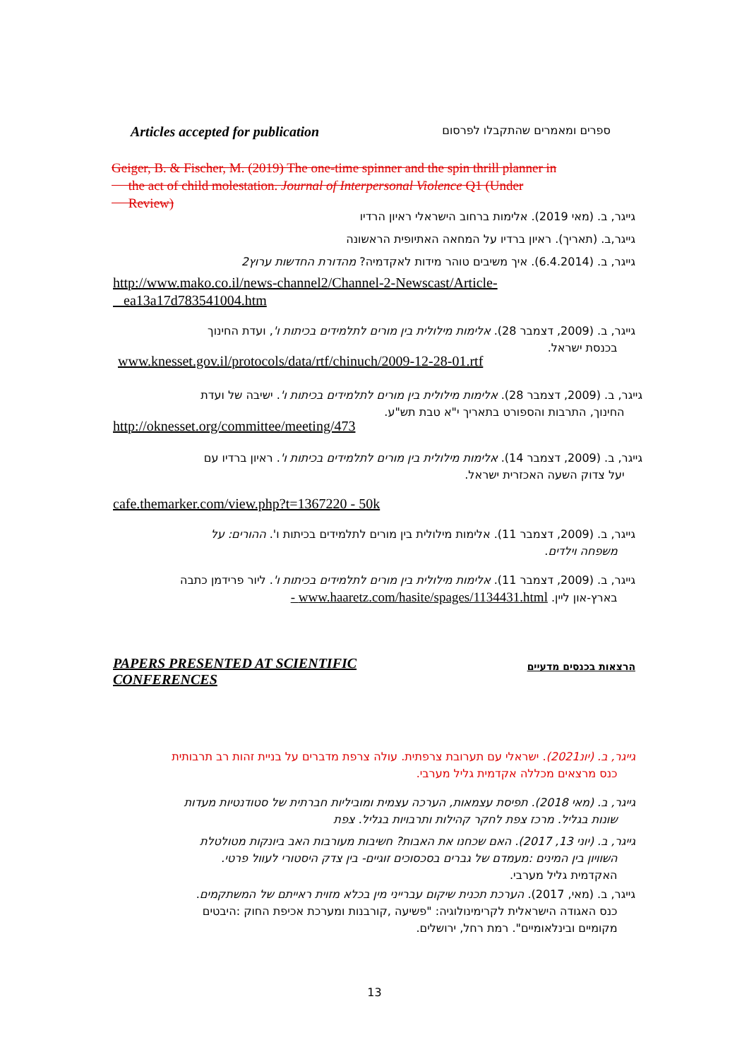Articles accepted for publication ספרים ומאמרים שהתקבלו לפרסום
Geiger, B. & Fischer, M. (2019) The one-time spinner and the spin thrill planner in
the act of child molestation. Journal of Interpersonal Violence Q1 (Under
Review)
גייגר, ב. (מאי 2019). אלימות ברחוב הישראלי ראיון הרדיו
גייגר,ב. (תאריך). ראיון ברדיו על המחאה האתיופית הראשונה
גייגר, ב. (6.4.2014). איך משיבים טוהר מידות לאקדמיה? מהדורת החדשות ערוץ2
http://www.mako.co.il/news-channel2/Channel-2-Newscast/Article-
ea13a17d783541004.htm
גייגר, ב. (2009, דצמבר 28). אלימות מילולית בין מורים לתלמידים בכיתות ו', ועדת החינוך
בכנסת ישראל.
www.knesset.gov.il/protocols/data/rtf/chinuch/2009-12-28-01.rtf
גייגר, ב. (2009, דצמבר 28). אלימות מילולית בין מורים לתלמידים בכיתות ו'. ישיבה של ועדת
החינוך, התרבות והספורט בתאריך י"א טבת תש"ע.
http://oknesset.org/committee/meeting/473
גייגר, ב. (2009, דצמבר 14). אלימות מילולית בין מורים לתלמידים בכיתות ו'. ראיון ברדיו עם
יעל צדוק השעה האכזרית ישראל.
cafe.themarker.com/view.php?t=1367220 - 50k
גייגר, ב. (2009, דצמבר 11). אלימות מילולית בין מורים לתלמידים בכיתות ו'. ההורים: על
משפחה וילדים.
גייגר, ב. (2009, דצמבר 11). אלימות מילולית בין מורים לתלמידים בכיתות ו'. ליור פרידמן כתבה
בארץ-און ליין. www.haaretz.com/hasite/spages/1134431.html -
PAPERS PRESENTED AT SCIENTIFIC
CONFERENCES הרצאות בכנסים מדעיים
גייגר, ב. (יונ2021). ישראלי עם תערובת צרפתית. עולה צרפת מדברים על בניית זהות רב תרבותית
כנס מרצאים מכללה אקדמית גליל מערבי.
גייגר, ב. (מאי 2018). תפיסת עצמאות, הערכה עצמית ומוביליות חברתית של סטודנטיות מעדות
שונות בגליל. מרכז צפת לחקר קהילות ותרבויות בגליל. צפת
גייגר, ב. (יוני 13, 2017). האם שכחנו את האבות? חשיבות מעורבות האב ביונקות מטולטלת
השוויון בין המינים :מעמדם של גברים בסכסוכים זוגיים- בין צדק היסטורי לעוול פרטי.
האקדמית גליל מערבי.
גייגר, ב. (מאי, 2017). הערכת תכנית שיקום עברייני מין בכלא מזוית ראייתם של המשתקמים.
כנס האגודה הישראלית לקרימינולוגיה: "פשיעה ,קורבנות ומערכת אכיפת החוק :היבטים
מקומיים ובינלאומיים". רמת רחל, ירושלים.
13